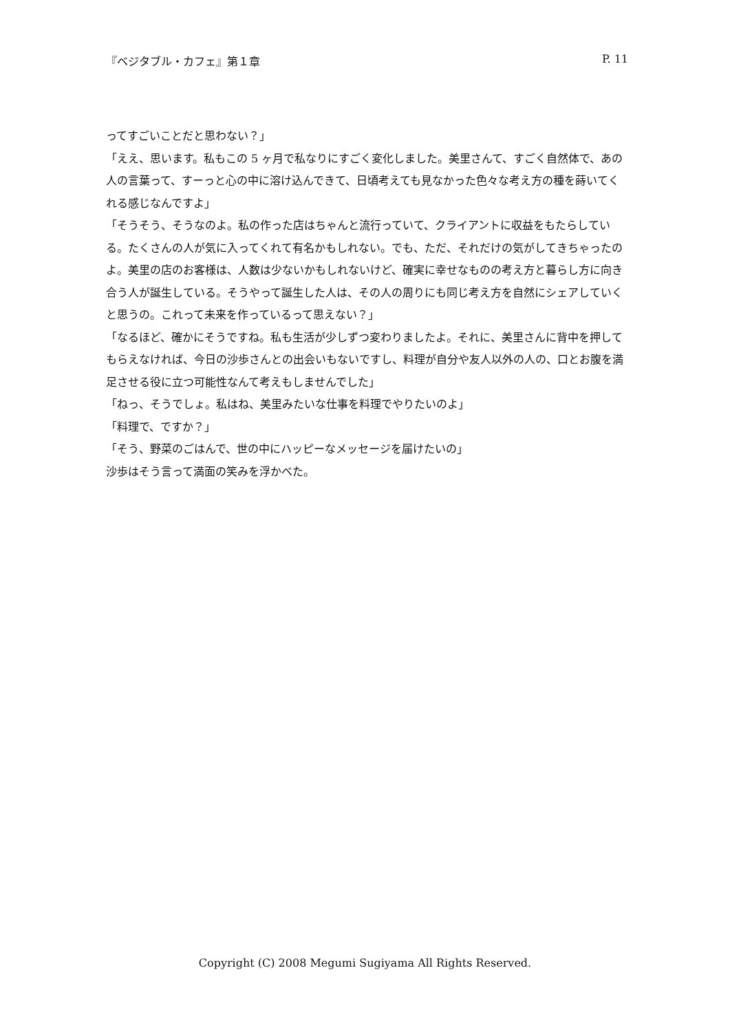『ベジタブル・カフェ』第１章 P. 11
ってすごいことだと思わない？」
「ええ、思います。私もこの 5 ヶ月で私なりにすごく変化しました。美里さんて、すごく自然体で、あの人の言葉って、すーっと心の中に溶け込んできて、日頃考えても見なかった色々な考え方の種を蒔いてくれる感じなんですよ」
「そうそう、そうなのよ。私の作った店はちゃんと流行っていて、クライアントに収益をもたらしている。たくさんの人が気に入ってくれて有名かもしれない。でも、ただ、それだけの気がしてきちゃったのよ。美里の店のお客様は、人数は少ないかもしれないけど、確実に幸せなものの考え方と暮らし方に向き合う人が誕生している。そうやって誕生した人は、その人の周りにも同じ考え方を自然にシェアしていくと思うの。これって未来を作っているって思えない？」
「なるほど、確かにそうですね。私も生活が少しずつ変わりましたよ。それに、美里さんに背中を押してもらえなければ、今日の沙歩さんとの出会いもないですし、料理が自分や友人以外の人の、口とお腹を満足させる役に立つ可能性なんて考えもしませんでした」
「ねっ、そうでしょ。私はね、美里みたいな仕事を料理でやりたいのよ」
「料理で、ですか？」
「そう、野菜のごはんで、世の中にハッピーなメッセージを届けたいの」
沙歩はそう言って満面の笑みを浮かべた。
Copyright (C) 2008 Megumi Sugiyama All Rights Reserved.